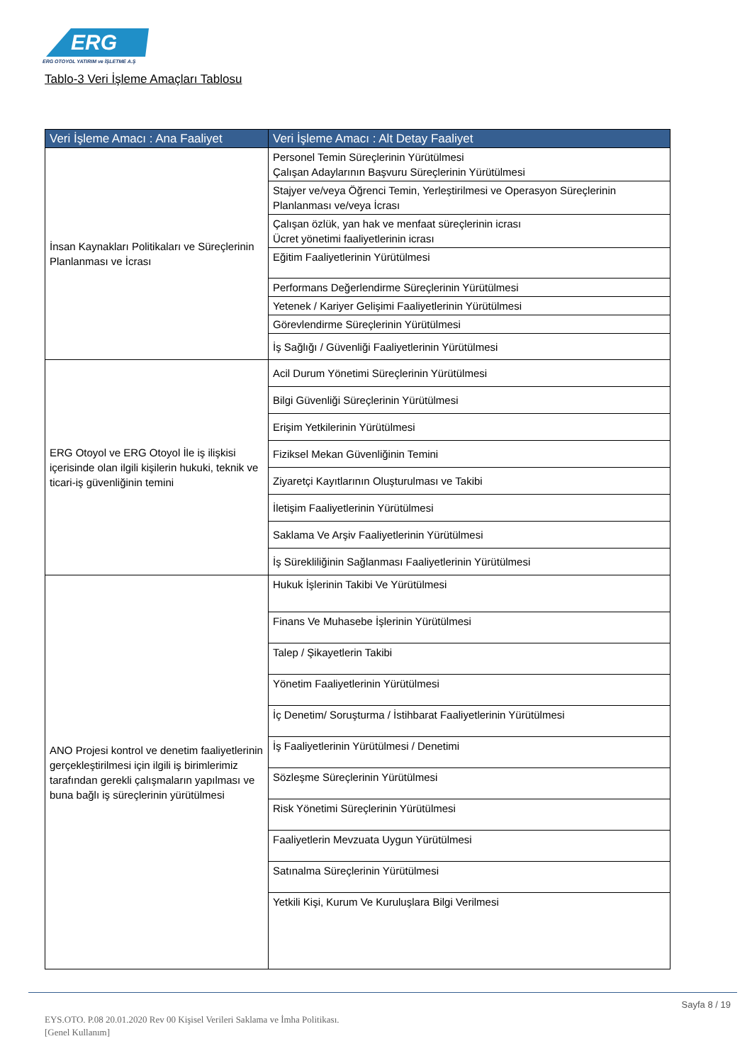ERG
ERG OTOYOL YATIRIM ve İŞLETME A.Ş
Tablo-3 Veri İşleme Amaçları Tablosu
| Veri İşleme Amacı : Ana Faaliyet | Veri İşleme Amacı : Alt Detay Faaliyet |
| --- | --- |
| İnsan Kaynakları Politikaları ve Süreçlerinin Planlanması ve İcrası | Personel Temin Süreçlerinin Yürütülmesi Çalışan Adaylarının Başvuru Süreçlerinin Yürütülmesi |
| | Stajyer ve/veya Öğrenci Temin, Yerleştirilmesi ve Operasyon Süreçlerinin Planlanması ve/veya İcrası |
| | Çalışan özlük, yan hak ve menfaat süreçlerinin icrası Ücret yönetimi faaliyetlerinin icrası |
| | Eğitim Faaliyetlerinin Yürütülmesi |
| | Performans Değerlendirme Süreçlerinin Yürütülmesi |
| | Yetenek / Kariyer Gelişimi Faaliyetlerinin Yürütülmesi |
| | Görevlendirme Süreçlerinin Yürütülmesi |
| | İş Sağlığı / Güvenliği Faaliyetlerinin Yürütülmesi |
| ERG Otoyol ve ERG Otoyol İle iş ilişkisi içerisinde olan ilgili kişilerin hukuki, teknik ve ticari-iş güvenliğinin temini | Acil Durum Yönetimi Süreçlerinin Yürütülmesi |
| | Bilgi Güvenliği Süreçlerinin Yürütülmesi |
| | Erişim Yetkilerinin Yürütülmesi |
| | Fiziksel Mekan Güvenliğinin Temini |
| | Ziyaretçi Kayıtlarının Oluşturulması ve Takibi |
| | İletişim Faaliyetlerinin Yürütülmesi |
| | Saklama Ve Arşiv Faaliyetlerinin Yürütülmesi |
| | İş Sürekliliğinin Sağlanması Faaliyetlerinin Yürütülmesi |
| ANO Projesi kontrol ve denetim faaliyetlerinin gerçekleştirilmesi için ilgili iş birimlerimiz tarafından gerekli çalışmaların yapılması ve buna bağlı iş süreçlerinin yürütülmesi | Hukuk İşlerinin Takibi Ve Yürütülmesi |
| | Finans Ve Muhasebe İşlerinin Yürütülmesi |
| | Talep / Şikayetlerin Takibi |
| | Yönetim Faaliyetlerinin Yürütülmesi |
| | İç Denetim/ Soruşturma / İstihbarat Faaliyetlerinin Yürütülmesi |
| | İş Faaliyetlerinin Yürütülmesi / Denetimi |
| | Sözleşme Süreçlerinin Yürütülmesi |
| | Risk Yönetimi Süreçlerinin Yürütülmesi |
| | Faaliyetlerin Mevzuata Uygun Yürütülmesi |
| | Satınalma Süreçlerinin Yürütülmesi |
| | Yetkili Kişi, Kurum Ve Kuruluşlara Bilgi Verilmesi |
Sayfa 8 / 19
EYS.OTO. P.08 20.01.2020 Rev 00 Kişisel Verileri Saklama ve İmha Politikası.
[Genel Kullanım]